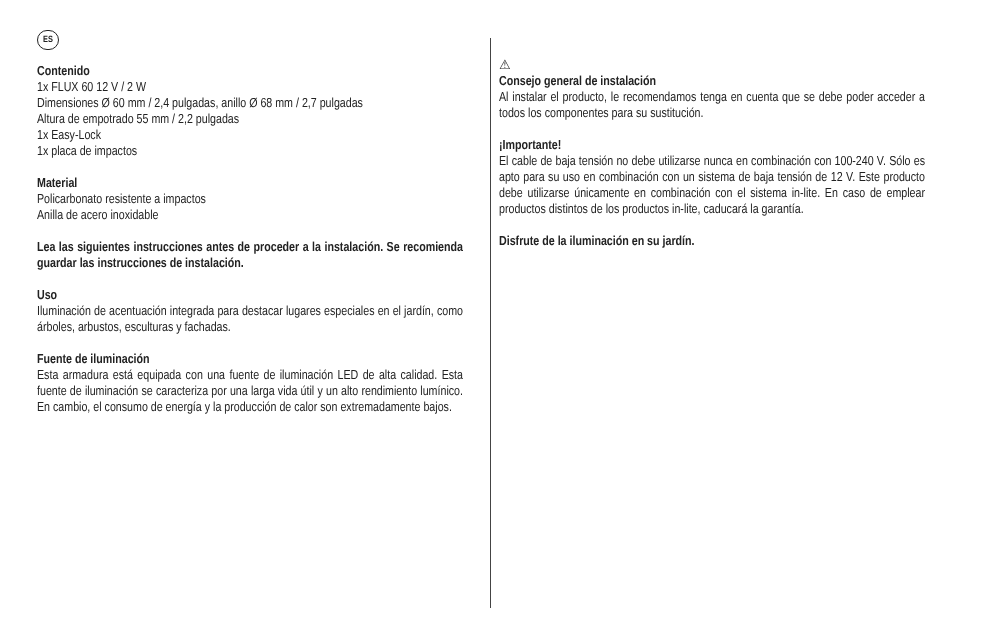ES
Contenido
1x FLUX 60 12 V / 2 W
Dimensiones Ø 60 mm / 2,4 pulgadas, anillo Ø 68 mm / 2,7 pulgadas
Altura de empotrado 55 mm / 2,2 pulgadas
1x Easy-Lock
1x placa de impactos
Material
Policarbonato resistente a impactos
Anilla de acero inoxidable
Lea las siguientes instrucciones antes de proceder a la instalación. Se recomienda guardar las instrucciones de instalación.
Uso
Iluminación de acentuación integrada para destacar lugares especiales en el jardín, como árboles, arbustos, esculturas y fachadas.
Fuente de iluminación
Esta armadura está equipada con una fuente de iluminación LED de alta calidad. Esta fuente de iluminación se caracteriza por una larga vida útil y un alto rendimiento lumínico. En cambio, el consumo de energía y la producción de calor son extremadamente bajos.
⚠
Consejo general de instalación
Al instalar el producto, le recomendamos tenga en cuenta que se debe poder acceder a todos los componentes para su sustitución.
¡Importante!
El cable de baja tensión no debe utilizarse nunca en combinación con 100-240 V. Sólo es apto para su uso en combinación con un sistema de baja tensión de 12 V. Este producto debe utilizarse únicamente en combinación con el sistema in-lite. En caso de emplear productos distintos de los productos in-lite, caducará la garantía.
Disfrute de la iluminación en su jardín.